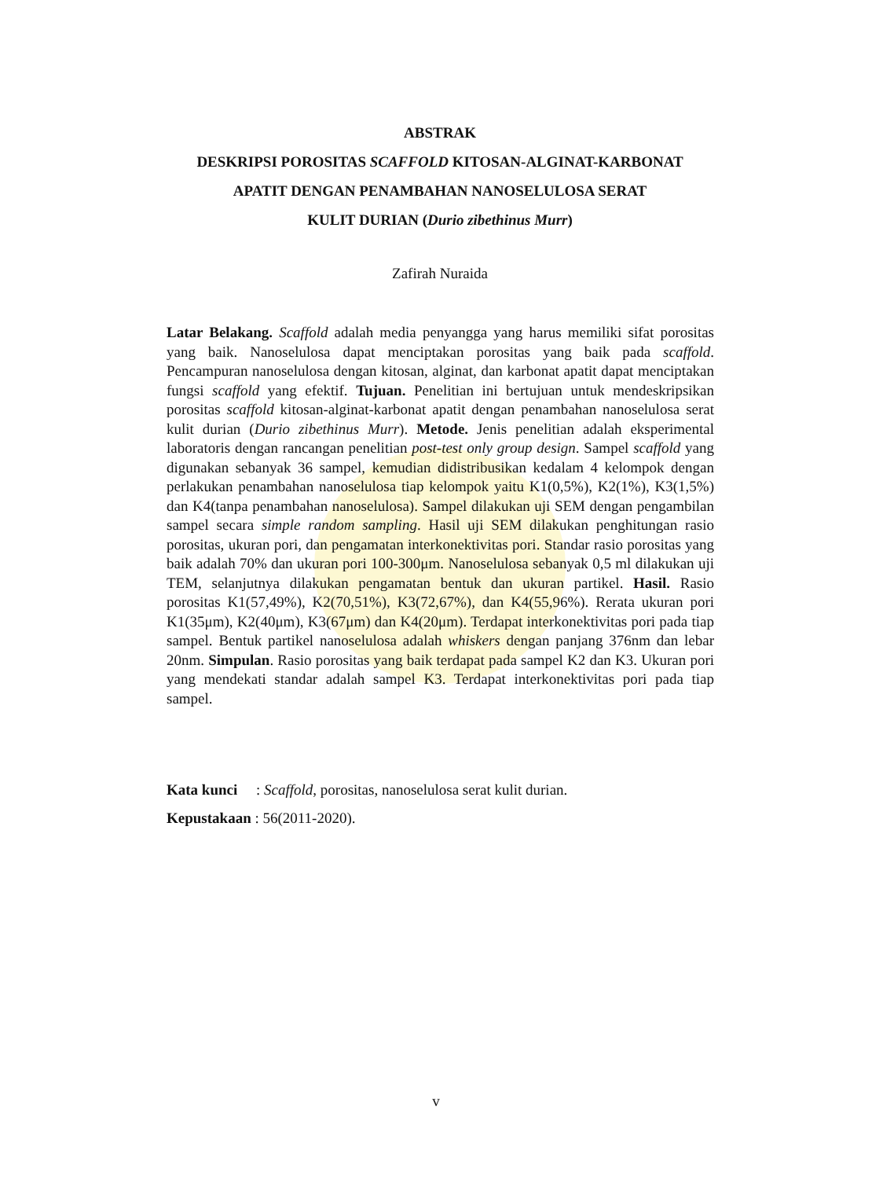ABSTRAK
DESKRIPSI POROSITAS SCAFFOLD KITOSAN-ALGINAT-KARBONAT
APATIT DENGAN PENAMBAHAN NANOSELULOSA SERAT
KULIT DURIAN (Durio zibethinus Murr)
Zafirah Nuraida
Latar Belakang. Scaffold adalah media penyangga yang harus memiliki sifat porositas yang baik. Nanoselulosa dapat menciptakan porositas yang baik pada scaffold. Pencampuran nanoselulosa dengan kitosan, alginat, dan karbonat apatit dapat menciptakan fungsi scaffold yang efektif. Tujuan. Penelitian ini bertujuan untuk mendeskripsikan porositas scaffold kitosan-alginat-karbonat apatit dengan penambahan nanoselulosa serat kulit durian (Durio zibethinus Murr). Metode. Jenis penelitian adalah eksperimental laboratoris dengan rancangan penelitian post-test only group design. Sampel scaffold yang digunakan sebanyak 36 sampel, kemudian didistribusikan kedalam 4 kelompok dengan perlakukan penambahan nanoselulosa tiap kelompok yaitu K1(0,5%), K2(1%), K3(1,5%) dan K4(tanpa penambahan nanoselulosa). Sampel dilakukan uji SEM dengan pengambilan sampel secara simple random sampling. Hasil uji SEM dilakukan penghitungan rasio porositas, ukuran pori, dan pengamatan interkonektivitas pori. Standar rasio porositas yang baik adalah 70% dan ukuran pori 100-300μm. Nanoselulosa sebanyak 0,5 ml dilakukan uji TEM, selanjutnya dilakukan pengamatan bentuk dan ukuran partikel. Hasil. Rasio porositas K1(57,49%), K2(70,51%), K3(72,67%), dan K4(55,96%). Rerata ukuran pori K1(35μm), K2(40μm), K3(67μm) dan K4(20μm). Terdapat interkonektivitas pori pada tiap sampel. Bentuk partikel nanoselulosa adalah whiskers dengan panjang 376nm dan lebar 20nm. Simpulan. Rasio porositas yang baik terdapat pada sampel K2 dan K3. Ukuran pori yang mendekati standar adalah sampel K3. Terdapat interkonektivitas pori pada tiap sampel.
Kata kunci : Scaffold, porositas, nanoselulosa serat kulit durian.
Kepustakaan : 56(2011-2020).
v